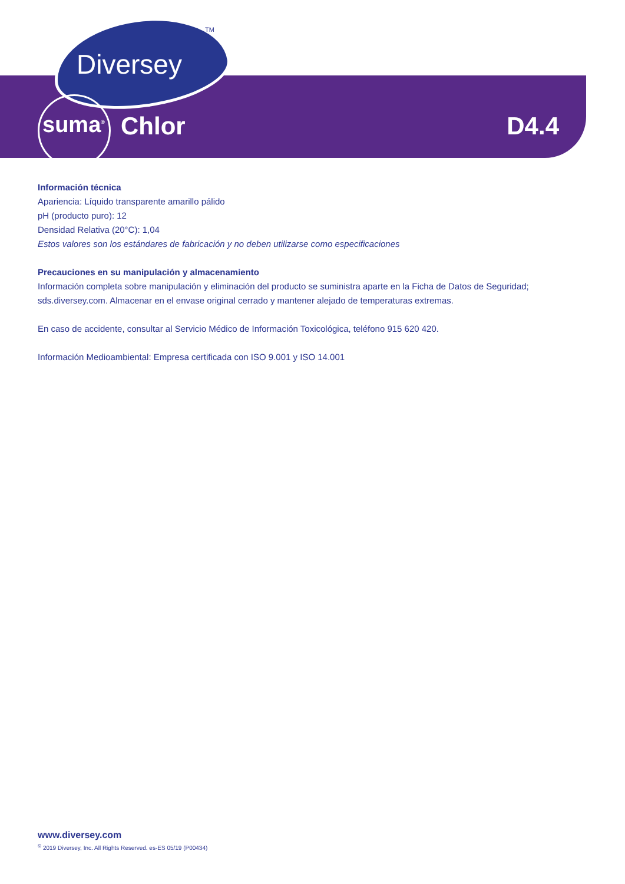Diversey
TM
suma<sup>®</sup> Chlor D4.4
Información técnica
Apariencia: Líquido transparente amarillo pálido
pH (producto puro): 12
Densidad Relativa (20°C): 1,04
Estos valores son los estándares de fabricación y no deben utilizarse como especificaciones
Precauciones en su manipulación y almacenamiento
Información completa sobre manipulación y eliminación del producto se suministra aparte en la Ficha de Datos de Seguridad; sds.diversey.com. Almacenar en el envase original cerrado y mantener alejado de temperaturas extremas.
En caso de accidente, consultar al Servicio Médico de Información Toxicológica, teléfono 915 620 420.
Información Medioambiental: Empresa certificada con ISO 9.001 y ISO 14.001
www.diversey.com
<sup>©</sup> 2019 Diversey, Inc. All Rights Reserved. es-ES 05/19 (P00434)